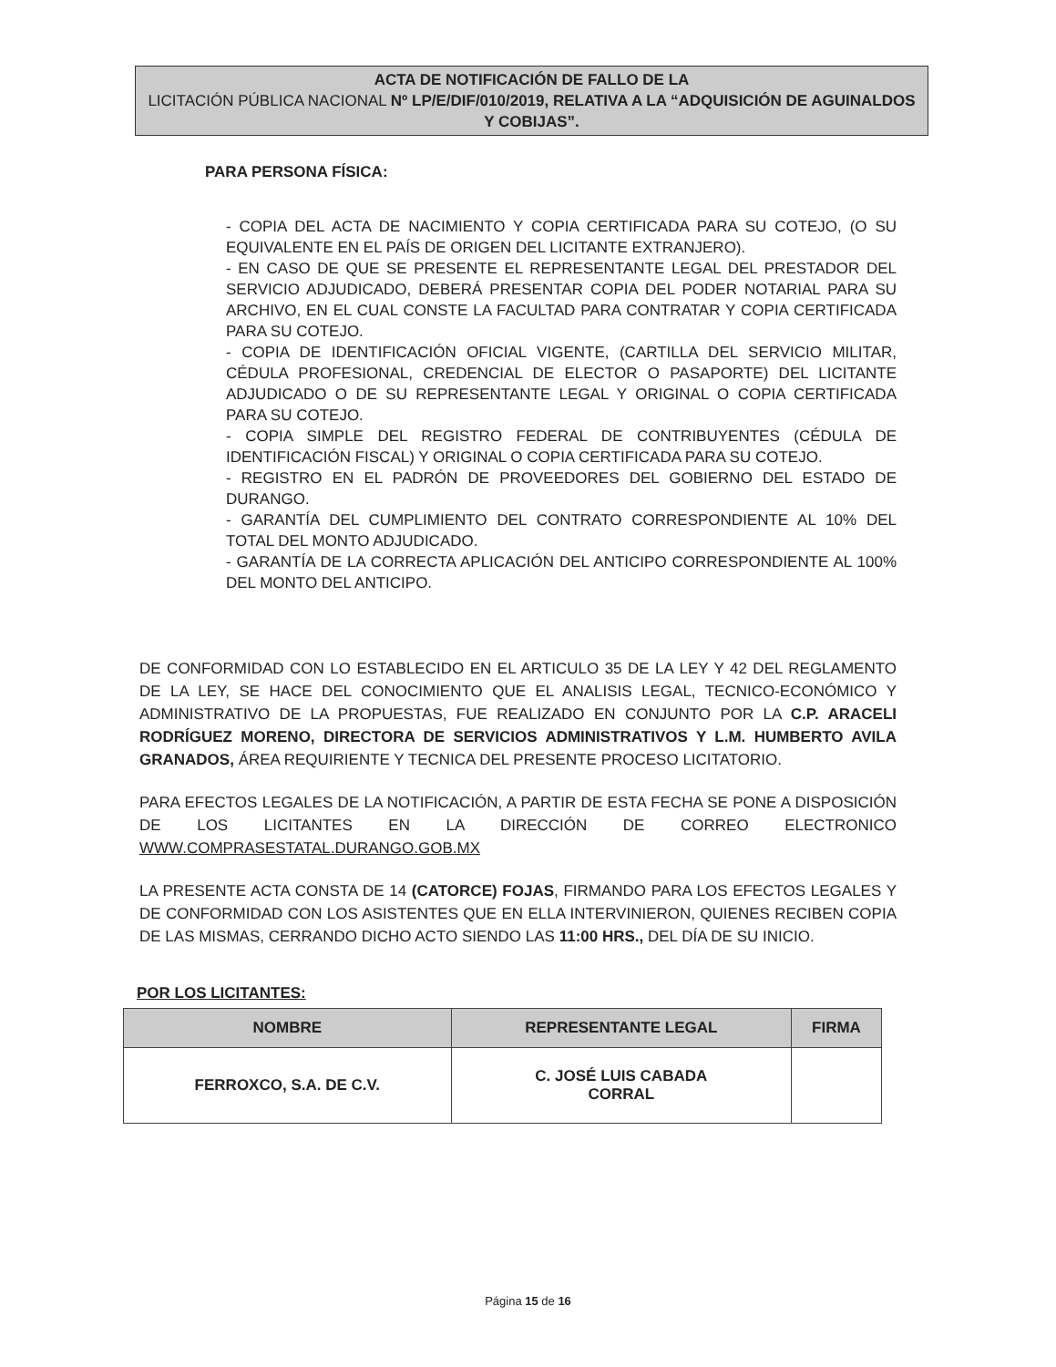ACTA DE NOTIFICACIÓN DE FALLO DE LA
LICITACIÓN PÚBLICA NACIONAL Nº LP/E/DIF/010/2019, RELATIVA A LA “ADQUISICIÓN DE AGUINALDOS Y COBIJAS”.
PARA PERSONA FÍSICA:
- COPIA DEL ACTA DE NACIMIENTO Y COPIA CERTIFICADA PARA SU COTEJO, (O SU EQUIVALENTE EN EL PAÍS DE ORIGEN DEL LICITANTE EXTRANJERO).
- EN CASO DE QUE SE PRESENTE EL REPRESENTANTE LEGAL DEL PRESTADOR DEL SERVICIO ADJUDICADO, DEBERÁ PRESENTAR COPIA DEL PODER NOTARIAL PARA SU ARCHIVO, EN EL CUAL CONSTE LA FACULTAD PARA CONTRATAR Y COPIA CERTIFICADA PARA SU COTEJO.
- COPIA DE IDENTIFICACIÓN OFICIAL VIGENTE, (CARTILLA DEL SERVICIO MILITAR, CÉDULA PROFESIONAL, CREDENCIAL DE ELECTOR O PASAPORTE) DEL LICITANTE ADJUDICADO O DE SU REPRESENTANTE LEGAL Y ORIGINAL O COPIA CERTIFICADA PARA SU COTEJO.
- COPIA SIMPLE DEL REGISTRO FEDERAL DE CONTRIBUYENTES (CÉDULA DE IDENTIFICACIÓN FISCAL) Y ORIGINAL O COPIA CERTIFICADA PARA SU COTEJO.
- REGISTRO EN EL PADRÓN DE PROVEEDORES DEL GOBIERNO DEL ESTADO DE DURANGO.
- GARANTÍA DEL CUMPLIMIENTO DEL CONTRATO CORRESPONDIENTE AL 10% DEL TOTAL DEL MONTO ADJUDICADO.
- GARANTÍA DE LA CORRECTA APLICACIÓN DEL ANTICIPO CORRESPONDIENTE AL 100% DEL MONTO DEL ANTICIPO.
DE CONFORMIDAD CON LO ESTABLECIDO EN EL ARTICULO 35 DE LA LEY Y 42 DEL REGLAMENTO DE LA LEY, SE HACE DEL CONOCIMIENTO QUE EL ANALISIS LEGAL, TECNICO-ECONÓMICO Y ADMINISTRATIVO DE LA PROPUESTAS, FUE REALIZADO EN CONJUNTO POR LA C.P. ARACELI RODRÍGUEZ MORENO, DIRECTORA DE SERVICIOS ADMINISTRATIVOS Y L.M. HUMBERTO AVILA GRANADOS, ÁREA REQUIRIENTE Y TECNICA DEL PRESENTE PROCESO LICITATORIO.
PARA EFECTOS LEGALES DE LA NOTIFICACIÓN, A PARTIR DE ESTA FECHA SE PONE A DISPOSICIÓN DE LOS LICITANTES EN LA DIRECCIÓN DE CORREO ELECTRONICO WWW.COMPRASESTATAL.DURANGO.GOB.MX
LA PRESENTE ACTA CONSTA DE 14 (CATORCE) FOJAS, FIRMANDO PARA LOS EFECTOS LEGALES Y DE CONFORMIDAD CON LOS ASISTENTES QUE EN ELLA INTERVINIERON, QUIENES RECIBEN COPIA DE LAS MISMAS, CERRANDO DICHO ACTO SIENDO LAS 11:00 HRS., DEL DÍA DE SU INICIO.
POR LOS LICITANTES:
| NOMBRE | REPRESENTANTE LEGAL | FIRMA |
| --- | --- | --- |
| FERROXCO, S.A. DE C.V. | C. JOSÉ LUIS CABADA CORRAL | |
Página 15 de 16